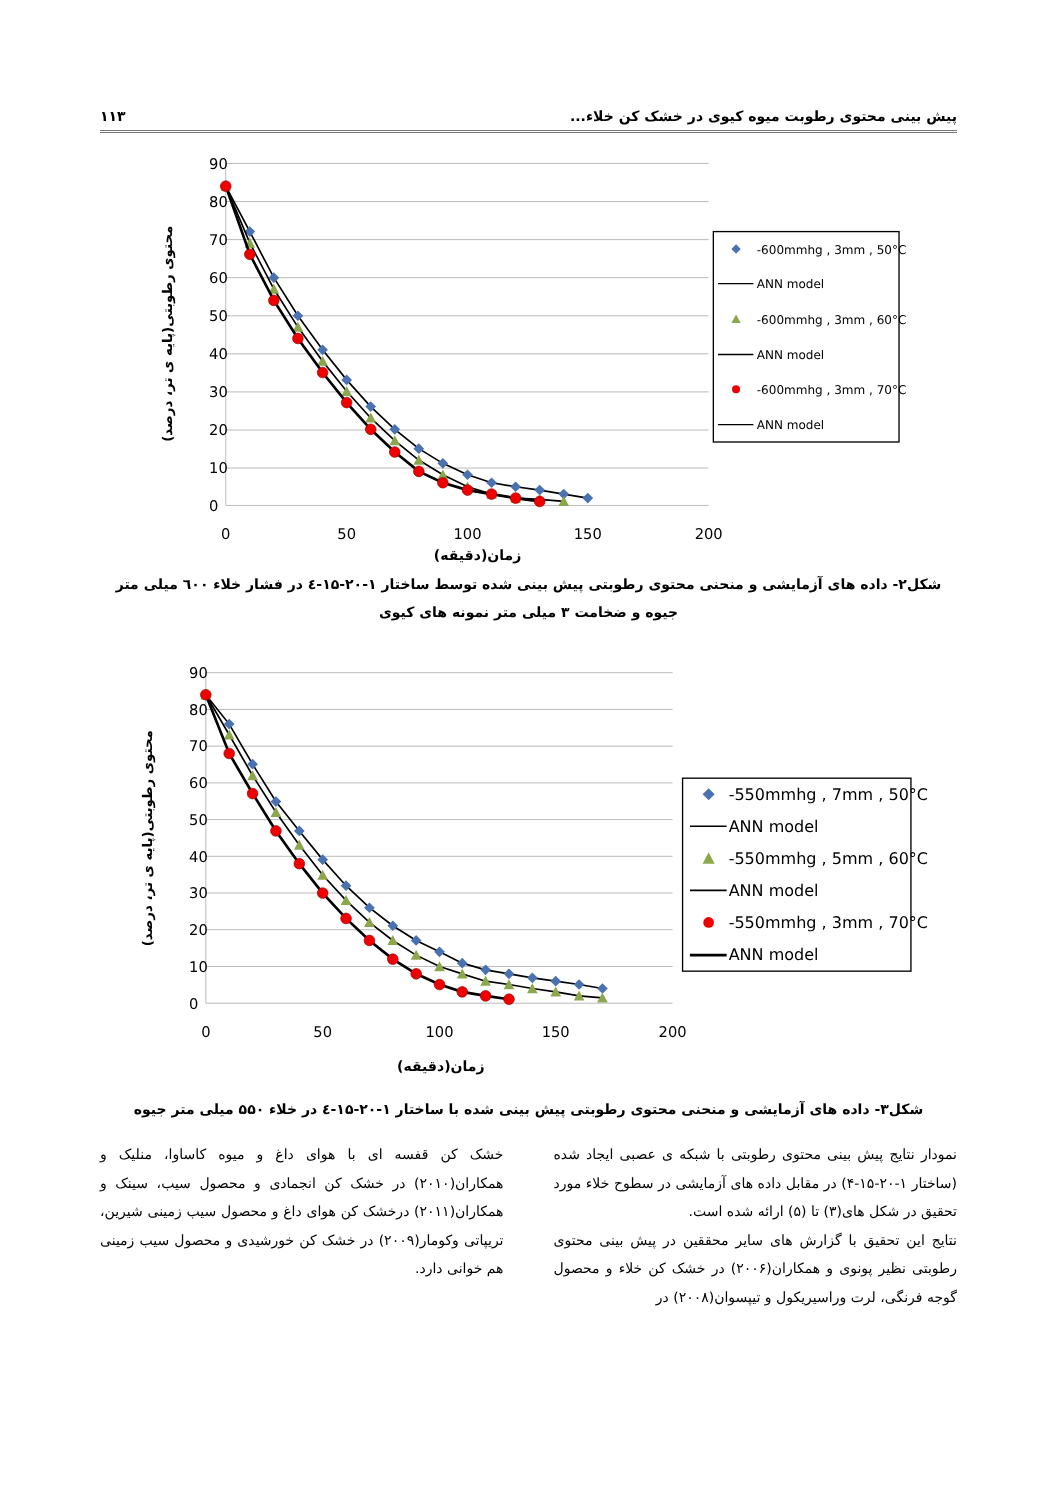پیش بینی محتوی رطوبت میوه کیوی در خشک کن خلاء... ۱۱۳
90
80
70
60
50
40
30
20
10
0
0
50
100
150
200
زمان(دقیقه)
محتوی رطوبتی(پایه ی تر، درصد)
-600mmhg , 3mm , 50°C
ANN model
-600mmhg , 3mm , 60°C
ANN model
-600mmhg , 3mm , 70°C
ANN model
شکل۲- داده های آزمایشی و منحنی محتوی رطوبتی پیش بینی شده توسط ساختار ۱-۲۰-۱۵-٤ در فشار خلاء ٦۰۰ میلی متر جیوه و ضخامت ۳ میلی متر نمونه های کیوی
90
80
70
60
50
40
30
20
10
0
0
50
100
150
200
زمان(دقیقه)
محتوی رطوبتی(پایه ی تر، درصد)
-550mmhg , 7mm , 50°C
ANN model
-550mmhg , 5mm , 60°C
ANN model
-550mmhg , 3mm , 70°C
ANN model
شکل۳- داده های آزمایشی و منحنی محتوی رطوبتی پیش بینی شده با ساختار ۱-۲۰-۱۵-٤ در خلاء ۵۵۰ میلی متر جیوه
نمودار نتایج پیش بینی محتوی رطوبتی با شبکه ی عصبی ایجاد شده (ساختار ۱-۲۰-۱۵-۴) در مقابل داده های آزمایشی در سطوح خلاء مورد تحقیق در شکل های(۳) تا (۵) ارائه شده است.
نتایج این تحقیق با گزارش های سایر محققین در پیش بینی محتوی رطوبتی نظیر پونوی و همکاران(۲۰۰۶) در خشک کن خلاء و محصول گوجه فرنگی، لرت وراسیریکول و تیپسوان(۲۰۰۸) در
خشک کن قفسه ای با هوای داغ و میوه کاساوا، منلیک و همکاران(۲۰۱۰) در خشک کن انجمادی و محصول سیب، سینک و همکاران(۲۰۱۱) درخشک کن هوای داغ و محصول سیب زمینی شیرین، تریپاتی وکومار(۲۰۰۹) در خشک کن خورشیدی و محصول سیب زمینی هم خوانی دارد.